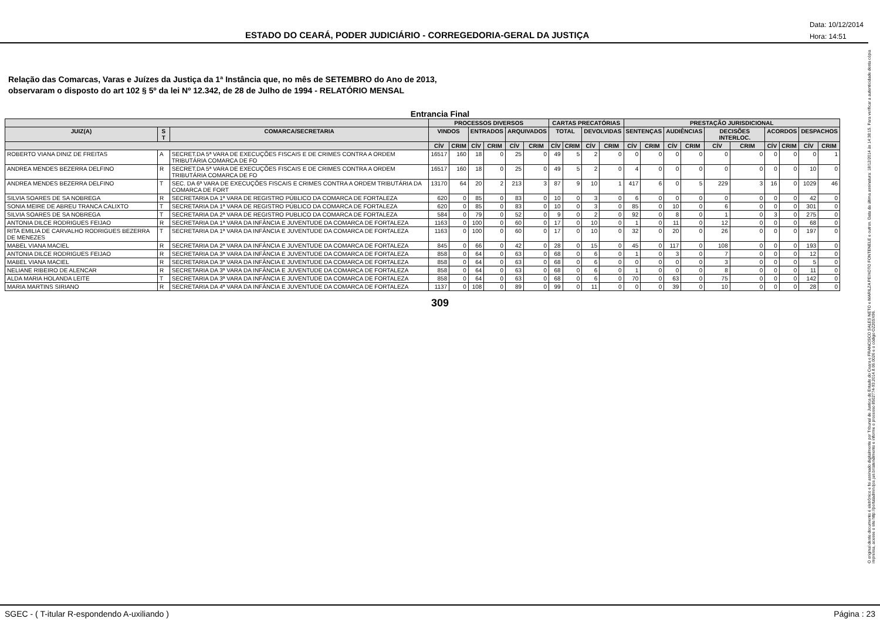ESTADO DO CEARÁ, PODER JUDICIÁRIO - CORREGEDORIA-GERAL DA JUSTIÇA
Data: 10/12/2014
Hora: 14:51
O original deste documento é eletrônico e foi assinado digitalmente por Tribunal de Justica do Estado do Ceara e FRANCISCO SALES NETO e MARILZA PEIXOTO FONTENELE e outros. Data da última assinatura: 18/12/2014 às 14:38:15. Para verificar a autenticidade desta cópia impressa, acesse o site http://portaladmin.tjce.jus.br/atendimento e informe o processo 8502774-93.2014.8.06.0026 e o código OZ20SX96.
Relação das Comarcas, Varas e Juízes da Justiça da 1ª Instância que, no mês de SETEMBRO do Ano de 2013,
observaram o disposto do art 102 § 5º da lei Nº 12.342, de 28 de Julho de 1994 - RELATÓRIO MENSAL
Entrancia Final
| | | | PROCESSOS DIVERSOS | | | | | | CARTAS PRECATÓRIAS | | | | PRESTAÇÃO JURISDICIONAL | | | | | | | | | |
| --- | --- | --- | --- | --- | --- | --- | --- | --- | --- | --- | --- | --- | --- | --- | --- | --- | --- | --- | --- | --- | --- | --- |
| JUIZ(A) | S T | COMARCA/SECRETARIA | VINDOS | | ENTRADOS | | ARQUIVADOS | | TOTAL | | DEVOLVIDAS | | SENTENÇAS | | AUDIÊNCIAS | | DECISÕES INTERLOC. | | ACORDOS | | DESPACHOS | |
| | | | CÍV | CRIM | CÍV | CRIM | CÍV | CRIM | CÍV | CRIM | CÍV | CRIM | CÍV | CRIM | CÍV | CRIM | CÍV | CRIM | CÍV | CRIM | CÍV | CRIM |
| ROBERTO VIANA DINIZ DE FREITAS | A | SECRET.DA 5ª VARA DE EXECUÇÕES FISCAIS E DE CRIMES CONTRA A ORDEM TRIBUTÁRIA COMARCA DE FO | 16517 | 160 | 18 | 0 | 25 | 0 | 49 | 5 | 2 | 0 | 0 | 0 | 0 | 0 | 0 | 0 | 0 | 0 | 0 | 1 |
| ANDREA MENDES BEZERRA DELFINO | R | SECRET.DA 5ª VARA DE EXECUÇÕES FISCAIS E DE CRIMES CONTRA A ORDEM TRIBUTÁRIA COMARCA DE FO | 16517 | 160 | 18 | 0 | 25 | 0 | 49 | 5 | 2 | 0 | 4 | 0 | 0 | 0 | 0 | 0 | 0 | 0 | 10 | 0 |
| ANDREA MENDES BEZERRA DELFINO | T | SEC. DA 6ª VARA DE EXECUÇÕES FISCAIS E CRIMES CONTRA A ORDEM TRIBUTÁRIA DA COMARCA DE FORT | 13170 | 64 | 20 | 2 | 213 | 3 | 87 | 9 | 10 | 1 | 417 | 6 | 0 | 5 | 229 | 3 | 16 | 0 | 1029 | 46 |
| SILVIA SOARES DE SA NOBREGA | R | SECRETARIA DA 1ª VARA DE REGISTRO PÚBLICO DA COMARCA DE FORTALEZA | 620 | 0 | 85 | 0 | 83 | 0 | 10 | 0 | 3 | 0 | 6 | 0 | 0 | 0 | 0 | 0 | 0 | 0 | 42 | 0 |
| SONIA MEIRE DE ABREU TRANCA CALIXTO | T | SECRETARIA DA 1ª VARA DE REGISTRO PÚBLICO DA COMARCA DE FORTALEZA | 620 | 0 | 85 | 0 | 83 | 0 | 10 | 0 | 3 | 0 | 85 | 0 | 10 | 0 | 6 | 0 | 0 | 0 | 301 | 0 |
| SILVIA SOARES DE SA NOBREGA | T | SECRETARIA DA 2ª VARA DE REGISTRO PUBLICO DA COMARCA DE FORTALEZA | 584 | 0 | 79 | 0 | 52 | 0 | 9 | 0 | 2 | 0 | 92 | 0 | 8 | 0 | 1 | 0 | 3 | 0 | 275 | 0 |
| ANTONIA DILCE RODRIGUES FEIJAO | R | SECRETARIA DA 1ª VARA DA INFÂNCIA E JUVENTUDE DA COMARCA DE FORTALEZA | 1163 | 0 | 100 | 0 | 60 | 0 | 17 | 0 | 10 | 0 | 1 | 0 | 11 | 0 | 12 | 0 | 0 | 0 | 68 | 0 |
| RITA EMILIA DE CARVALHO RODRIGUES BEZERRA DE MENEZES | T | SECRETARIA DA 1ª VARA DA INFÂNCIA E JUVENTUDE DA COMARCA DE FORTALEZA | 1163 | 0 | 100 | 0 | 60 | 0 | 17 | 0 | 10 | 0 | 32 | 0 | 20 | 0 | 26 | 0 | 0 | 0 | 197 | 0 |
| MABEL VIANA MACIEL | R | SECRETARIA DA 2ª VARA DA INFÂNCIA E JUVENTUDE DA COMARCA DE FORTALEZA | 845 | 0 | 66 | 0 | 42 | 0 | 28 | 0 | 15 | 0 | 45 | 0 | 117 | 0 | 108 | 0 | 0 | 0 | 193 | 0 |
| ANTONIA DILCE RODRIGUES FEIJAO | R | SECRETARIA DA 3ª VARA DA INFÂNCIA E JUVENTUDE DA COMARCA DE FORTALEZA | 858 | 0 | 64 | 0 | 63 | 0 | 68 | 0 | 6 | 0 | 1 | 0 | 3 | 0 | 7 | 0 | 0 | 0 | 12 | 0 |
| MABEL VIANA MACIEL | R | SECRETARIA DA 3ª VARA DA INFÂNCIA E JUVENTUDE DA COMARCA DE FORTALEZA | 858 | 0 | 64 | 0 | 63 | 0 | 68 | 0 | 6 | 0 | 0 | 0 | 0 | 0 | 3 | 0 | 0 | 0 | 5 | 0 |
| NELIANE RIBEIRO DE ALENCAR | R | SECRETARIA DA 3ª VARA DA INFÂNCIA E JUVENTUDE DA COMARCA DE FORTALEZA | 858 | 0 | 64 | 0 | 63 | 0 | 68 | 0 | 6 | 0 | 1 | 0 | 0 | 0 | 8 | 0 | 0 | 0 | 11 | 0 |
| ALDA MARIA HOLANDA LEITE | T | SECRETARIA DA 3ª VARA DA INFÂNCIA E JUVENTUDE DA COMARCA DE FORTALEZA | 858 | 0 | 64 | 0 | 63 | 0 | 68 | 0 | 6 | 0 | 70 | 0 | 63 | 0 | 75 | 0 | 0 | 0 | 142 | 0 |
| MARIA MARTINS SIRIANO | R | SECRETARIA DA 4ª VARA DA INFÂNCIA E JUVENTUDE DA COMARCA DE FORTALEZA | 1137 | 0 | 108 | 0 | 89 | 0 | 99 | 0 | 11 | 0 | 0 | 0 | 39 | 0 | 10 | 0 | 0 | 0 | 28 | 0 |
309
SGEC - ( T-itular R-espondendo A-uxiliando ) Página : 23